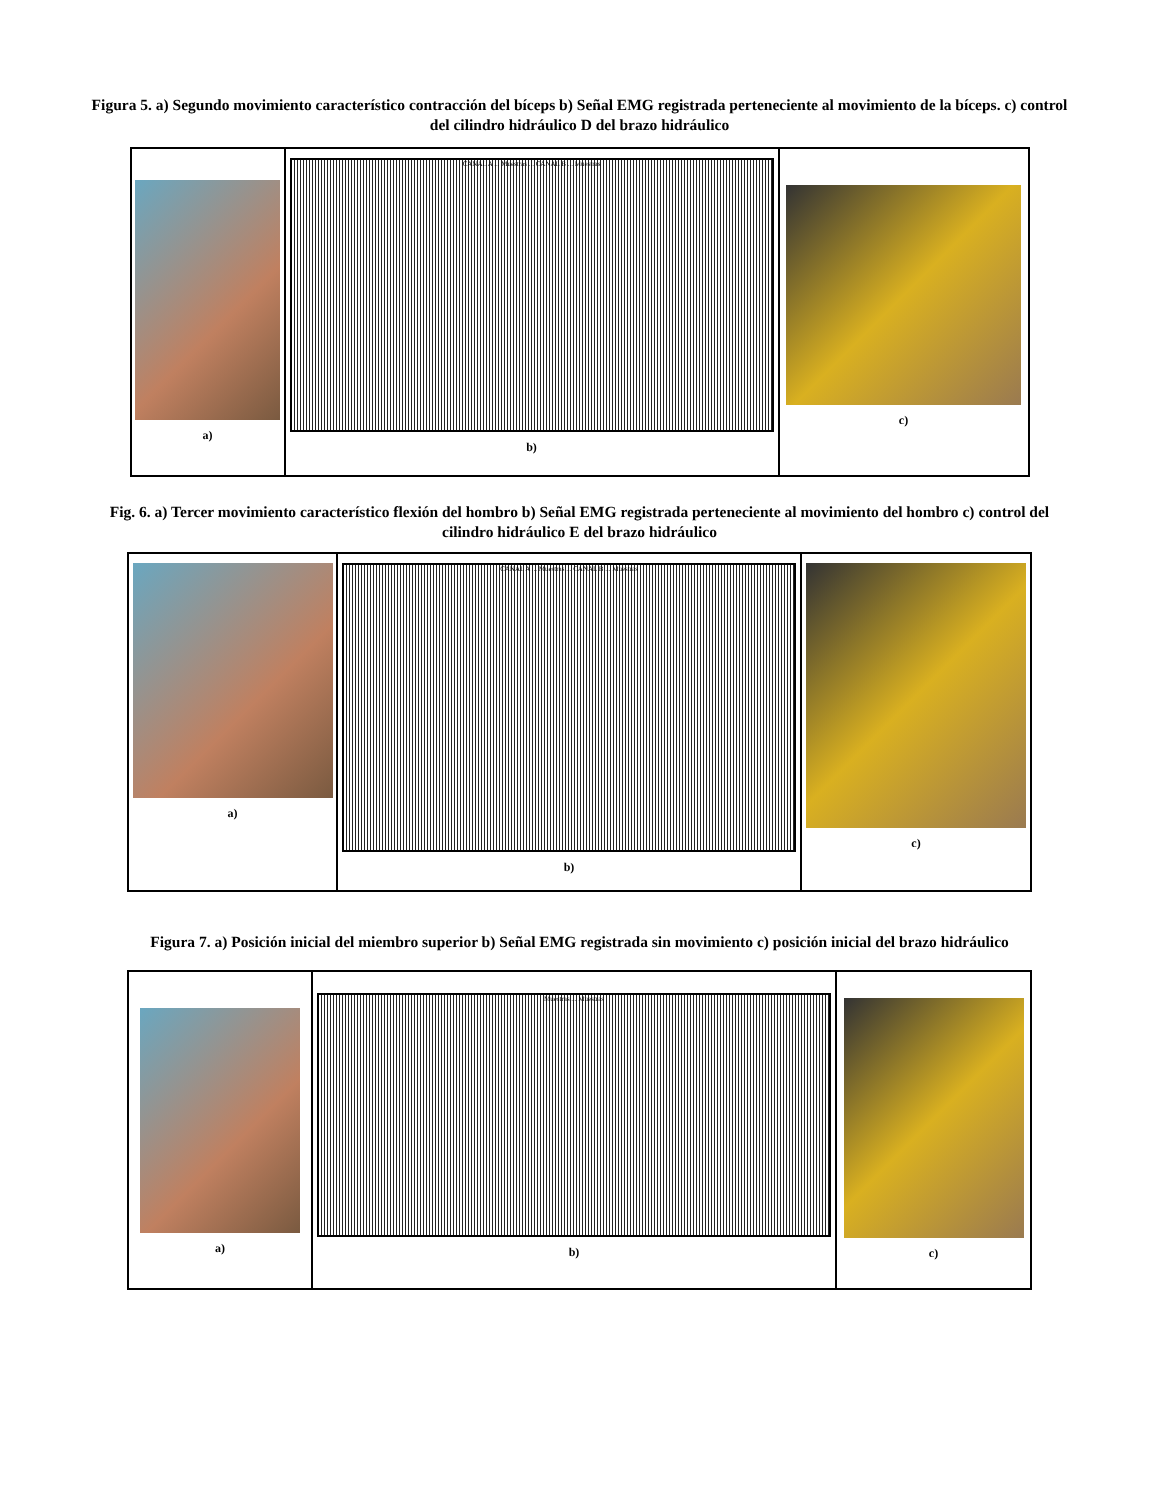Figura 5. a) Segundo movimiento característico contracción del bíceps b) Señal EMG registrada perteneciente al movimiento de la bíceps. c) control del cilindro hidráulico D del brazo hidráulico
| a) | CANAL A ... Muestras ... CANAL B ... Muestras b) | c) |
Fig. 6. a) Tercer movimiento característico flexión del hombro b) Señal EMG registrada perteneciente al movimiento del hombro c) control del cilindro hidráulico E del brazo hidráulico
| a) | CANAL A ... Muestras ... CANAL B ... Muestras b) | c) |
Figura 7. a) Posición inicial del miembro superior b) Señal EMG registrada sin movimiento c) posición inicial del brazo hidráulico
| a) | Muestras ... Muestras b) | c) |